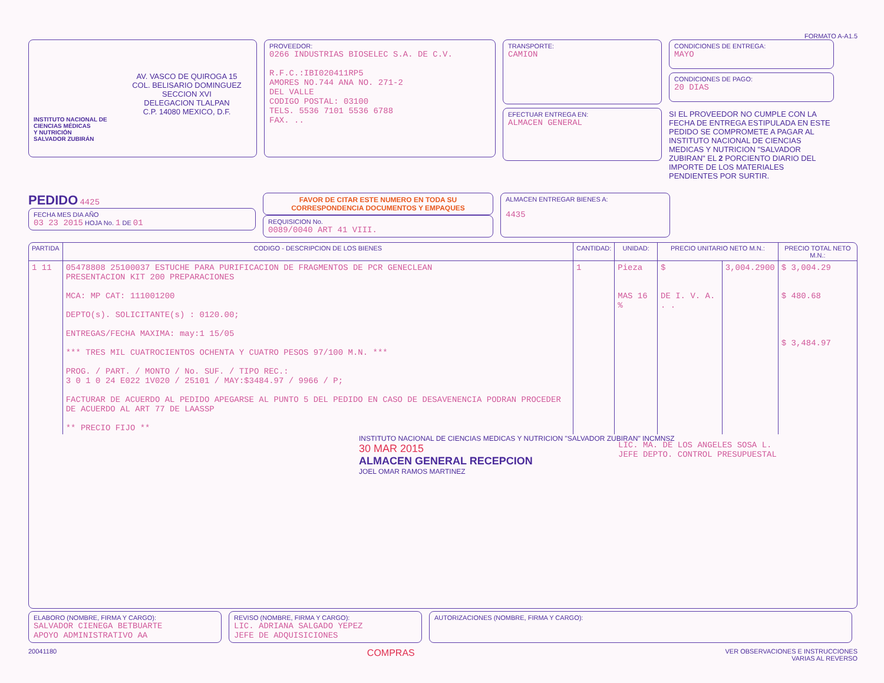FORMATO A-A1.5
AV. VASCO DE QUIROGA 15
COL. BELISARIO DOMINGUEZ
SECCION XVI
DELEGACION TLALPAN
C.P. 14080 MEXICO, D.F.
INSTITUTO NACIONAL DE
CIENCIAS MÉDICAS
Y NUTRICIÓN
SALVADOR ZUBIRÁN
PROVEEDOR:
0266 INDUSTRIAS BIOSELEC S.A. DE C.V.
R.F.C.:IBI020411RP5
AMORES NO.744 ANA NO. 271-2
DEL VALLE
CODIGO POSTAL: 03100
TELS. 5536 7101 5536 6788
FAX. ..
TRANSPORTE:
CAMION
EFECTUAR ENTREGA EN:
ALMACEN GENERAL
CONDICIONES DE ENTREGA:
MAYO
CONDICIONES DE PAGO:
20 DIAS
SI EL PROVEEDOR NO CUMPLE CON LA FECHA DE ENTREGA ESTIPULADA EN ESTE PEDIDO SE COMPROMETE A PAGAR AL INSTITUTO NACIONAL DE CIENCIAS MEDICAS Y NUTRICION "SALVADOR ZUBIRAN" EL 2 PORCIENTO DIARIO DEL IMPORTE DE LOS MATERIALES PENDIENTES POR SURTIR.
PEDIDO 4425
FECHA MES DIA AÑO
03 23 2015 HOJA No. 1 DE 01
FAVOR DE CITAR ESTE NUMERO EN TODA SU
CORRESPONDENCIA DOCUMENTOS Y EMPAQUES
REQUISICION No.
0089/0040 ART 41 VIII.
ALMACEN ENTREGAR BIENES A:
4435
| PARTIDA | CODIGO - DESCRIPCION DE LOS BIENES | CANTIDAD: | UNIDAD: | PRECIO UNITARIO NETO M.N.: | | PRECIO TOTAL NETO M.N.: |
| --- | --- | --- | --- | --- | --- | --- |
| 1 11 | 05478808 25100037 ESTUCHE PARA PURIFICACION DE FRAGMENTOS DE PCR GENECLEAN PRESENTACION KIT 200 PREPARACIONES MCA: MP CAT: 111001200 DEPTO(s). SOLICITANTE(s) : 0120.00; ENTREGAS/FECHA MAXIMA: may:1 15/05 *** TRES MIL CUATROCIENTOS OCHENTA Y CUATRO PESOS 97/100 M.N. *** PROG. / PART. / MONTO / No. SUF. / TIPO REC.: 3 0 1 0 24 E022 1V020 / 25101 / MAY:$3484.97 / 9966 / P; FACTURAR DE ACUERDO AL PEDIDO APEGARSE AL PUNTO 5 DEL PEDIDO EN CASO DE DESAVENENCIA PODRAN PROCEDER DE ACUERDO AL ART 77 DE LAASSP ** PRECIO FIJO ** | 1 | Pieza MAS 16 % | $ DE I. V. A. . . | 3,004.2900 | $ 3,004.29 $ 480.68 $ 3,484.97 |
INSTITUTO NACIONAL DE CIENCIAS MEDICAS Y NUTRICION "SALVADOR ZUBIRAN" INCMNSZ
30 MAR 2015
ALMACEN GENERAL RECEPCION
JOEL OMAR RAMOS MARTINEZ
LIC. MA. DE LOS ANGELES SOSA L.
JEFE DEPTO. CONTROL PRESUPUESTAL
ELABORO (NOMBRE, FIRMA Y CARGO):
SALVADOR CIENEGA BETBUARTE
APOYO ADMINISTRATIVO AA
REVISO (NOMBRE, FIRMA Y CARGO):
LIC. ADRIANA SALGADO YEPEZ
JEFE DE ADQUISICIONES
AUTORIZACIONES (NOMBRE, FIRMA Y CARGO):
20041180 COMPRAS VER OBSERVACIONES E INSTRUCCIONES
VARIAS AL REVERSO